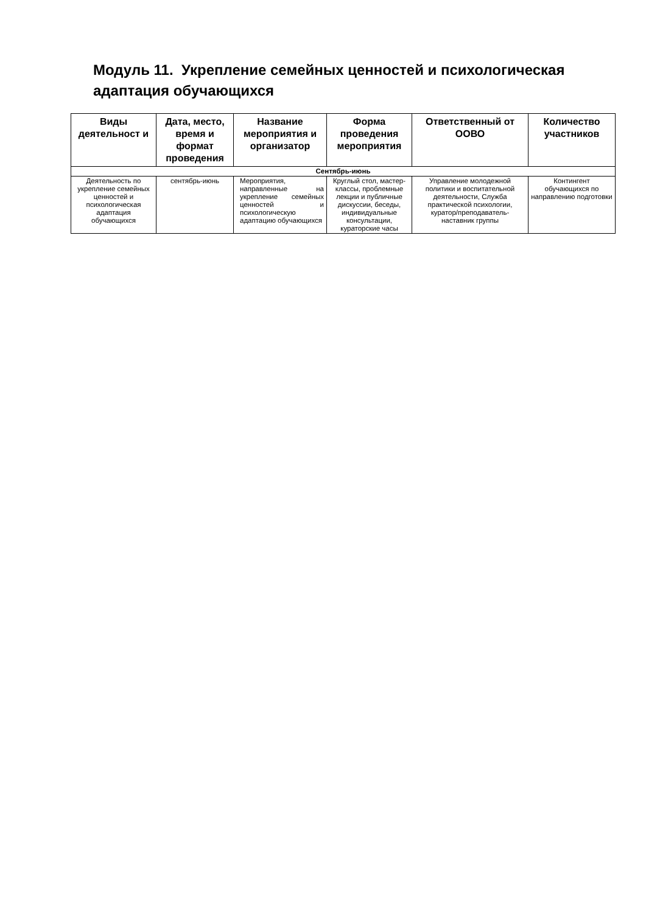Модуль 11. Укрепление семейных ценностей и психологическая адаптация обучающихся
| Виды деятельност и | Дата, место, время и формат проведения | Название мероприятия и организатор | Форма проведения мероприятия | Ответственный от ООВО | Количество участников |
| --- | --- | --- | --- | --- | --- |
| Сентябрь-июнь | | | | | |
| Деятельность по укрепление семейных ценностей и психологическая адаптация обучающихся | сентябрь-июнь | Мероприятия, направленные на укрепление семейных ценностей и психологическую адаптацию обучающихся | Круглый стол, мастер-классы, проблемные лекции и публичные дискуссии, беседы, индивидуальные консультации, кураторские часы | Управление молодежной политики и воспитательной деятельности, Служба практической психологии, куратор/преподаватель-наставник группы | Контингент обучающихся по направлению подготовки |